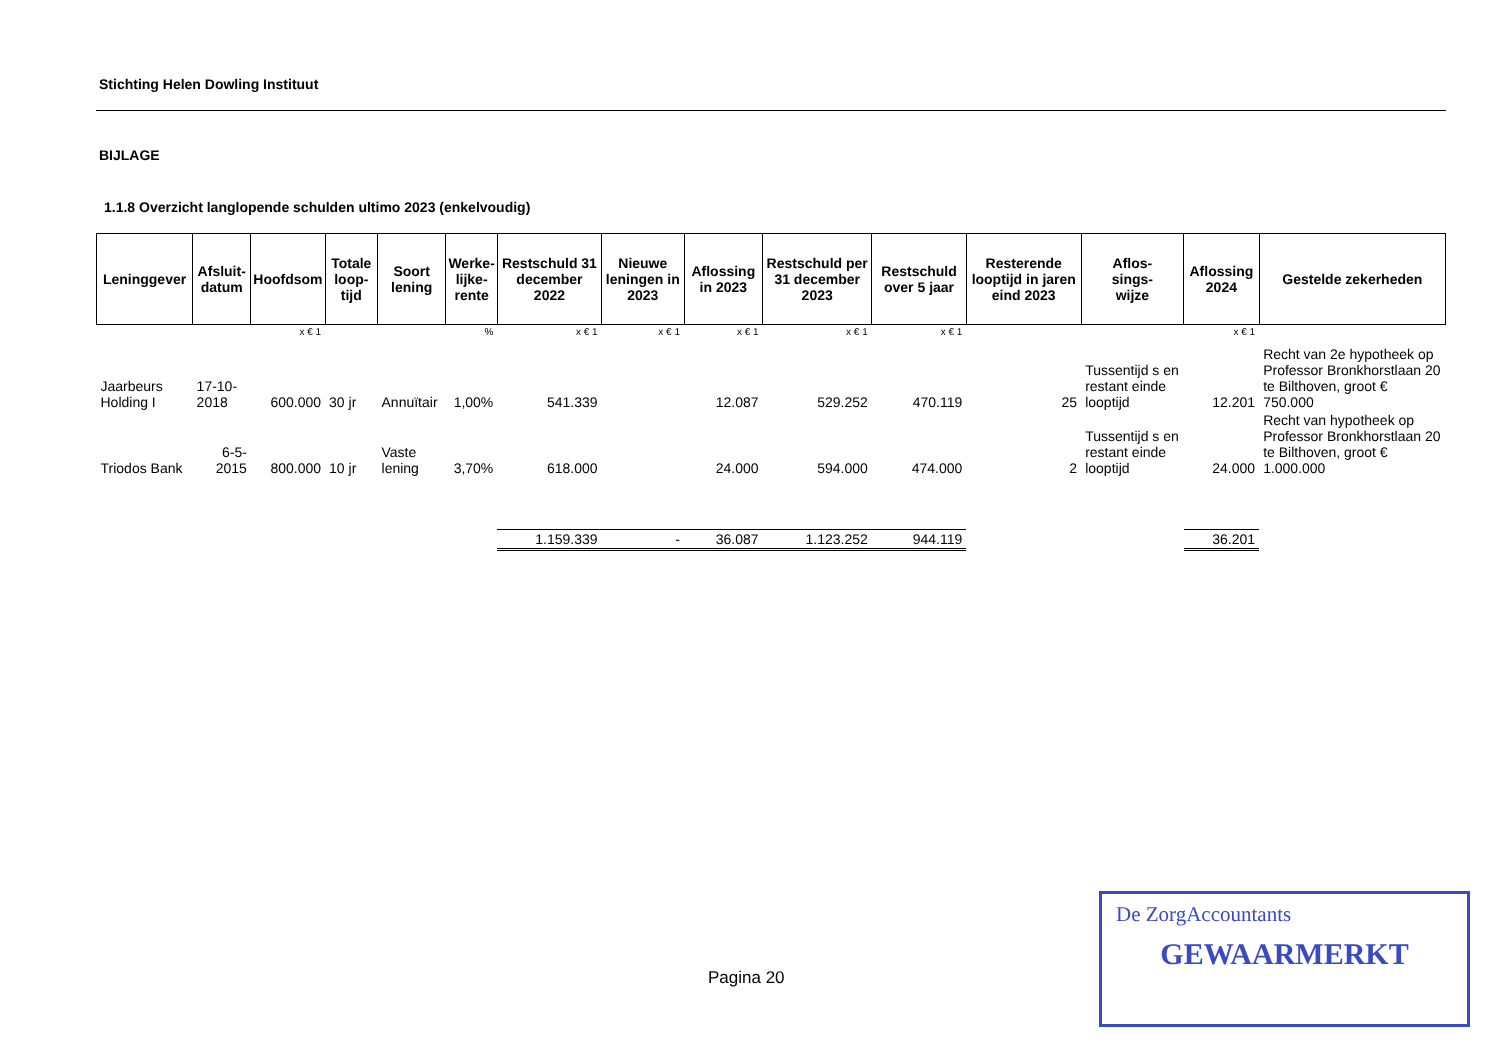Stichting Helen Dowling Instituut
BIJLAGE
1.1.8 Overzicht langlopende schulden ultimo 2023 (enkelvoudig)
| Leninggever | Afsluit- datum | Hoofdsom | Totale loop- tijd | Soort lening | Werke- lijke- rente | Restschuld 31 december 2022 | Nieuwe leningen in 2023 | Aflossing in 2023 | Restschuld per 31 december 2023 | Restschuld over 5 jaar | Resterende looptijd in jaren eind 2023 | Aflos- sings- wijze | Aflossing 2024 | Gestelde zekerheden |
| --- | --- | --- | --- | --- | --- | --- | --- | --- | --- | --- | --- | --- | --- | --- |
| | | x € 1 | | | % | x € 1 | x € 1 | x € 1 | x € 1 | x € 1 | | | x € 1 | |
| Jaarbeurs Holding I | 17-10-2018 | 600.000 | 30 jr | Annuïtair | 1,00% | 541.339 | | 12.087 | 529.252 | 470.119 | 25 | Tussentijd s en restant einde looptijd | 12.201 | Recht van 2e hypotheek op Professor Bronkhorstlaan 20 te Bilthoven, groot € 750.000 |
| Triodos Bank | 6-5-2015 | 800.000 | 10 jr | Vaste lening | 3,70% | 618.000 | | 24.000 | 594.000 | 474.000 | 2 | Tussentijd s en restant einde looptijd | 24.000 | Recht van hypotheek op Professor Bronkhorstlaan 20 te Bilthoven, groot € 1.000.000 |
| | | | | | | 1.159.339 | - | 36.087 | 1.123.252 | 944.119 | | | 36.201 | |
Pagina 20
De ZorgAccountants
GEWAARMERKT